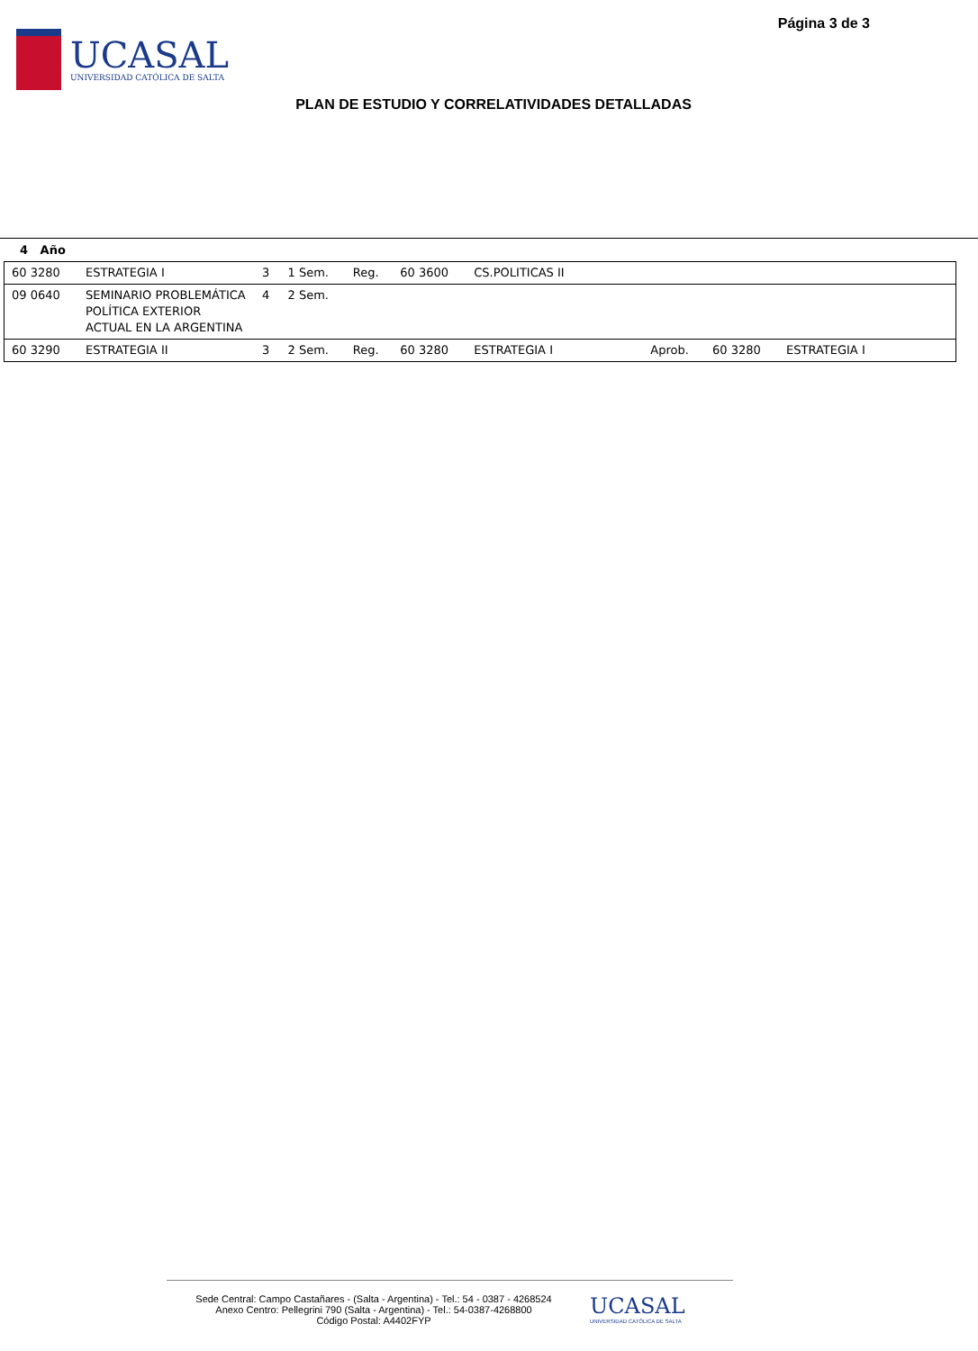UCASAL
UNIVERSIDAD CATÓLICA DE SALTA
Página 3 de 3
PLAN DE ESTUDIO Y CORRELATIVIDADES DETALLADAS
4 Año
| 60 3280 | ESTRATEGIA I | 3 | 1 Sem. | Reg. | 60 3600 | CS.POLITICAS II | | | |
| 09 0640 | SEMINARIO PROBLEMÁTICA POLÍTICA EXTERIOR ACTUAL EN LA ARGENTINA | 4 | 2 Sem. | | | | | | |
| 60 3290 | ESTRATEGIA II | 3 | 2 Sem. | Reg. | 60 3280 | ESTRATEGIA I | Aprob. | 60 3280 | ESTRATEGIA I |
Sede Central: Campo Castañares - (Salta - Argentina) - Tel.: 54 - 0387 - 4268524
Anexo Centro: Pellegrini 790 (Salta - Argentina) - Tel.: 54-0387-4268800
Código Postal: A4402FYP
UCASAL
UNIVERSIDAD CATÓLICA DE SALTA